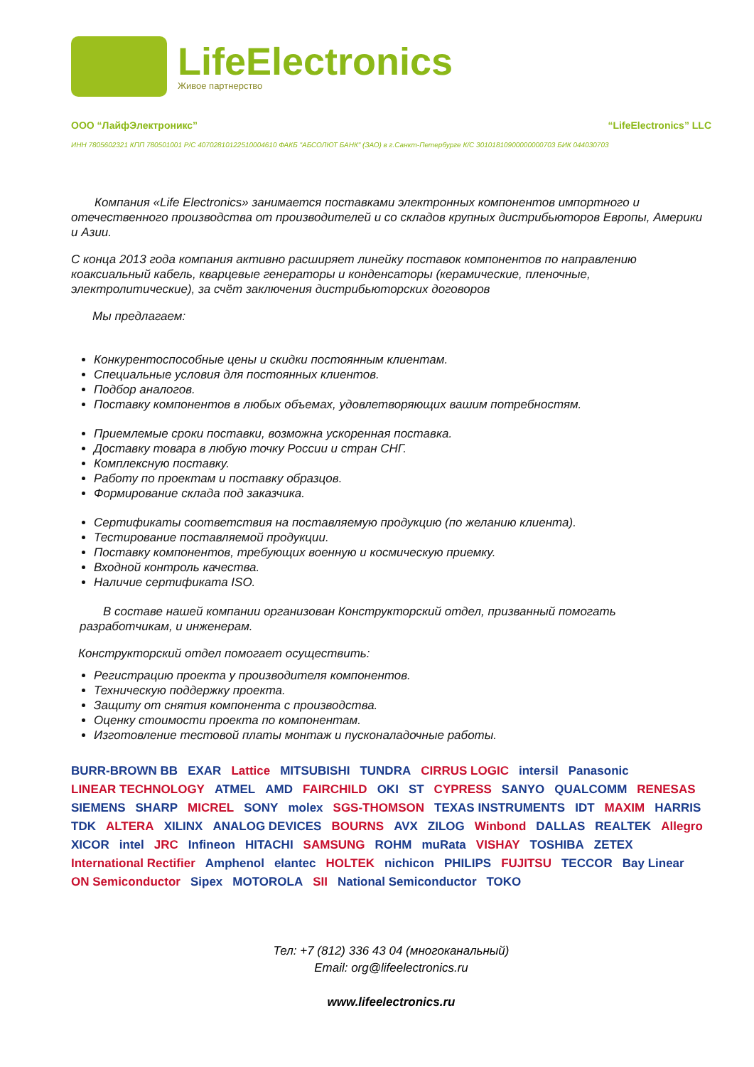LifeElectronics
Живое партнерство
ООО “ЛайфЭлектроникс” “LifeElectronics” LLC
ИНН 7805602321 КПП 780501001 Р/С 40702810122510004610 ФАКБ "АБСОЛЮТ БАНК" (ЗАО) в г.Санкт-Петербурге К/С 30101810900000000703 БИК 044030703
Компания «Life Electronics» занимается поставками электронных компонентов импортного и отечественного производства от производителей и со складов крупных дистрибьюторов Европы, Америки и Азии.
С конца 2013 года компания активно расширяет линейку поставок компонентов по направлению коаксиальный кабель, кварцевые генераторы и конденсаторы (керамические, пленочные, электролитические), за счёт заключения дистрибьюторских договоров
Мы предлагаем:
Конкурентоспособные цены и скидки постоянным клиентам.
Специальные условия для постоянных клиентов.
Подбор аналогов.
Поставку компонентов в любых объемах, удовлетворяющих вашим потребностям.
Приемлемые сроки поставки, возможна ускоренная поставка.
Доставку товара в любую точку России и стран СНГ.
Комплексную поставку.
Работу по проектам и поставку образцов.
Формирование склада под заказчика.
Сертификаты соответствия на поставляемую продукцию (по желанию клиента).
Тестирование поставляемой продукции.
Поставку компонентов, требующих военную и космическую приемку.
Входной контроль качества.
Наличие сертификата ISO.
В составе нашей компании организован Конструкторский отдел, призванный помогать разработчикам, и инженерам.
Конструкторский отдел помогает осуществить:
Регистрацию проекта у производителя компонентов.
Техническую поддержку проекта.
Защиту от снятия компонента с производства.
Оценку стоимости проекта по компонентам.
Изготовление тестовой платы монтаж и пусконаладочные работы.
BURR-BROWN BB EXAR Lattice MITSUBISHI TUNDRA CIRRUS LOGIC intersil Panasonic LINEAR TECHNOLOGY ATMEL AMD FAIRCHILD OKI ST CYPRESS SANYO QUALCOMM RENESAS SIEMENS SHARP MICREL SONY molex SGS-THOMSON TEXAS INSTRUMENTS IDT MAXIM HARRIS TDK ALTERA XILINX ANALOG DEVICES BOURNS AVX ZILOG Winbond DALLAS REALTEK Allegro XICOR intel JRC Infineon HITACHI SAMSUNG ROHM muRata VISHAY TOSHIBA ZETEX International Rectifier Amphenol elantec HOLTEK nichicon PHILIPS FUJITSU TECCOR Bay Linear ON Semiconductor Sipex MOTOROLA SII National Semiconductor TOKO
Тел: +7 (812) 336 43 04 (многоканальный)
Email: org@lifeelectronics.ru
www.lifeelectronics.ru